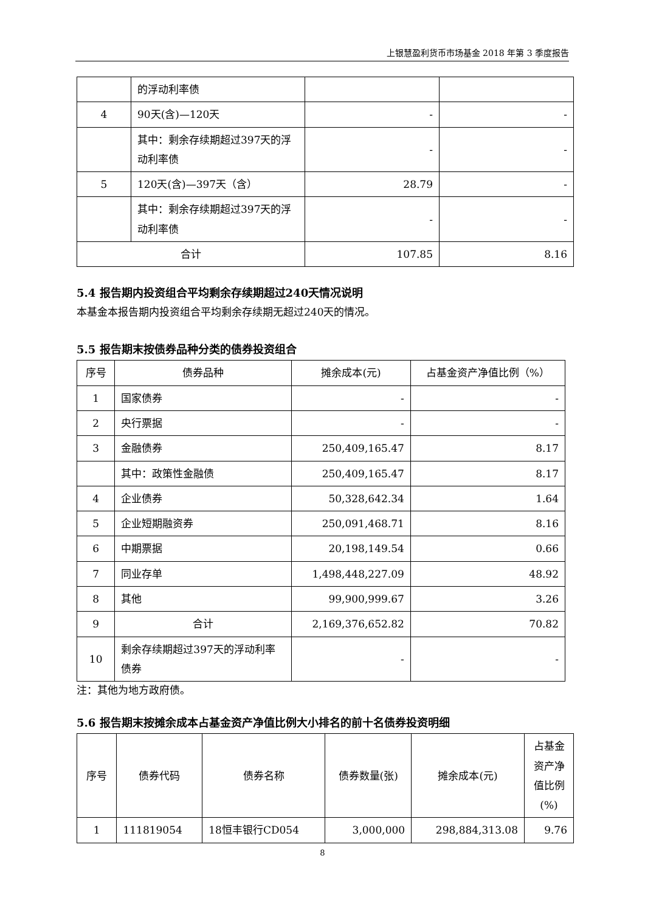上银慧盈利货币市场基金 2018 年第 3 季度报告
| | 的浮动利率债 | | |
| 4 | 90天(含)—120天 | - | - |
| | 其中：剩余存续期超过397天的浮动利率债 | - | - |
| 5 | 120天(含)—397天（含） | 28.79 | - |
| | 其中：剩余存续期超过397天的浮动利率债 | - | - |
| 合计 | | 107.85 | 8.16 |
5.4 报告期内投资组合平均剩余存续期超过240天情况说明
本基金本报告期内投资组合平均剩余存续期无超过240天的情况。
5.5 报告期末按债券品种分类的债券投资组合
| 序号 | 债券品种 | 摊余成本(元) | 占基金资产净值比例（%） |
| --- | --- | --- | --- |
| 1 | 国家债券 | - | - |
| 2 | 央行票据 | - | - |
| 3 | 金融债券 | 250,409,165.47 | 8.17 |
| | 其中：政策性金融债 | 250,409,165.47 | 8.17 |
| 4 | 企业债券 | 50,328,642.34 | 1.64 |
| 5 | 企业短期融资券 | 250,091,468.71 | 8.16 |
| 6 | 中期票据 | 20,198,149.54 | 0.66 |
| 7 | 同业存单 | 1,498,448,227.09 | 48.92 |
| 8 | 其他 | 99,900,999.67 | 3.26 |
| 9 | 合计 | 2,169,376,652.82 | 70.82 |
| 10 | 剩余存续期超过397天的浮动利率债券 | - | - |
注：其他为地方政府债。
5.6 报告期末按摊余成本占基金资产净值比例大小排名的前十名债券投资明细
| 序号 | 债券代码 | 债券名称 | 债券数量(张) | 摊余成本(元) | 占基金资产净值比例(%) |
| --- | --- | --- | --- | --- | --- |
| 1 | 111819054 | 18恒丰银行CD054 | 3,000,000 | 298,884,313.08 | 9.76 |
8